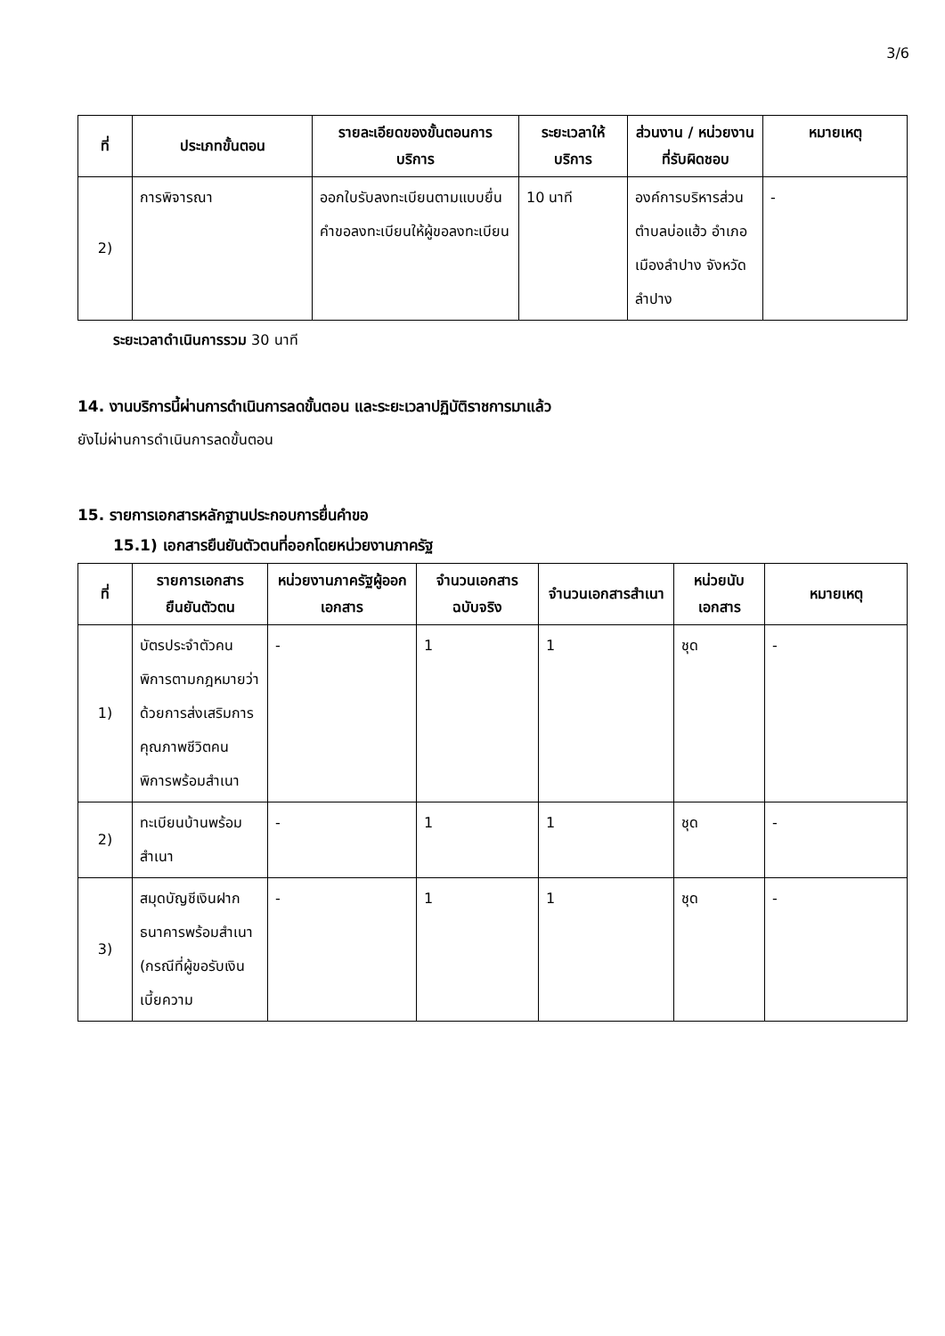3/6
| ที่ | ประเภทขั้นตอน | รายละเอียดของขั้นตอนการบริการ | ระยะเวลาให้บริการ | ส่วนงาน / หน่วยงานที่รับผิดชอบ | หมายเหตุ |
| --- | --- | --- | --- | --- | --- |
| 2) | การพิจารณา | ออกใบรับลงทะเบียนตามแบบยื่นคำขอลงทะเบียนให้ผู้ขอลงทะเบียน | 10 นาที | องค์การบริหารส่วนตำบลบ่อแฮ้ว อำเภอเมืองลำปาง จังหวัดลำปาง | - |
ระยะเวลาดำเนินการรวม 30 นาที
14. งานบริการนี้ผ่านการดำเนินการลดขั้นตอน และระยะเวลาปฏิบัติราชการมาแล้ว
ยังไม่ผ่านการดำเนินการลดขั้นตอน
15. รายการเอกสารหลักฐานประกอบการยื่นคำขอ
15.1) เอกสารยืนยันตัวตนที่ออกโดยหน่วยงานภาครัฐ
| ที่ | รายการเอกสารยืนยันตัวตน | หน่วยงานภาครัฐผู้ออกเอกสาร | จำนวนเอกสารฉบับจริง | จำนวนเอกสารสำเนา | หน่วยนับเอกสาร | หมายเหตุ |
| --- | --- | --- | --- | --- | --- | --- |
| 1) | บัตรประจำตัวคนพิการตามกฎหมายว่าด้วยการส่งเสริมการคุณภาพชีวิตคนพิการพร้อมสำเนา | - | 1 | 1 | ชุด | - |
| 2) | ทะเบียนบ้านพร้อมสำเนา | - | 1 | 1 | ชุด | - |
| 3) | สมุดบัญชีเงินฝากธนาคารพร้อมสำเนา (กรณีที่ผู้ขอรับเงินเบี้ยความ | - | 1 | 1 | ชุด | - |